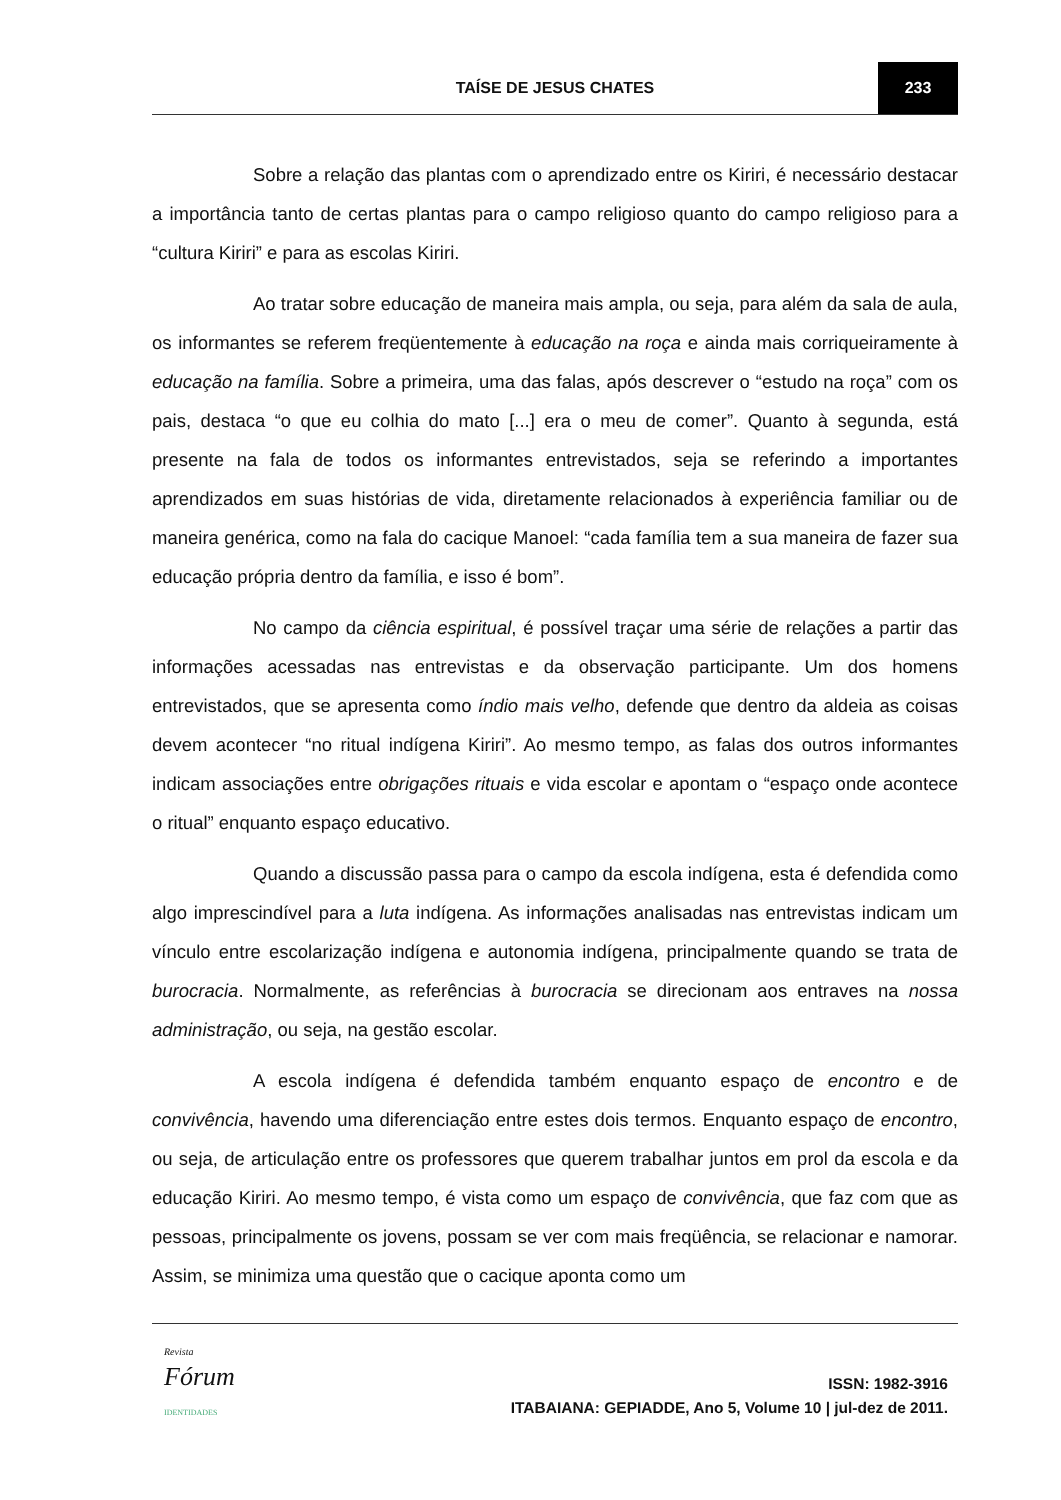TAÍSE DE JESUS CHATES 233
Sobre a relação das plantas com o aprendizado entre os Kiriri, é necessário destacar a importância tanto de certas plantas para o campo religioso quanto do campo religioso para a “cultura Kiriri” e para as escolas Kiriri.
Ao tratar sobre educação de maneira mais ampla, ou seja, para além da sala de aula, os informantes se referem freqüentemente à educação na roça e ainda mais corriqueiramente à educação na família. Sobre a primeira, uma das falas, após descrever o “estudo na roça” com os pais, destaca “o que eu colhia do mato [...] era o meu de comer”. Quanto à segunda, está presente na fala de todos os informantes entrevistados, seja se referindo a importantes aprendizados em suas histórias de vida, diretamente relacionados à experiência familiar ou de maneira genérica, como na fala do cacique Manoel: “cada família tem a sua maneira de fazer sua educação própria dentro da família, e isso é bom”.
No campo da ciência espiritual, é possível traçar uma série de relações a partir das informações acessadas nas entrevistas e da observação participante. Um dos homens entrevistados, que se apresenta como índio mais velho, defende que dentro da aldeia as coisas devem acontecer “no ritual indígena Kiriri”. Ao mesmo tempo, as falas dos outros informantes indicam associações entre obrigações rituais e vida escolar e apontam o “espaço onde acontece o ritual” enquanto espaço educativo.
Quando a discussão passa para o campo da escola indígena, esta é defendida como algo imprescindível para a luta indígena. As informações analisadas nas entrevistas indicam um vínculo entre escolarização indígena e autonomia indígena, principalmente quando se trata de burocracia. Normalmente, as referências à burocracia se direcionam aos entraves na nossa administração, ou seja, na gestão escolar.
A escola indígena é defendida também enquanto espaço de encontro e de convivência, havendo uma diferenciação entre estes dois termos. Enquanto espaço de encontro, ou seja, de articulação entre os professores que querem trabalhar juntos em prol da escola e da educação Kiriri. Ao mesmo tempo, é vista como um espaço de convivência, que faz com que as pessoas, principalmente os jovens, possam se ver com mais freqüência, se relacionar e namorar. Assim, se minimiza uma questão que o cacique aponta como um
Revista
Fórum
IDENTIDADES
ISSN: 1982-3916
ITABAIANA: GEPIADDE, Ano 5, Volume 10 | jul-dez de 2011.